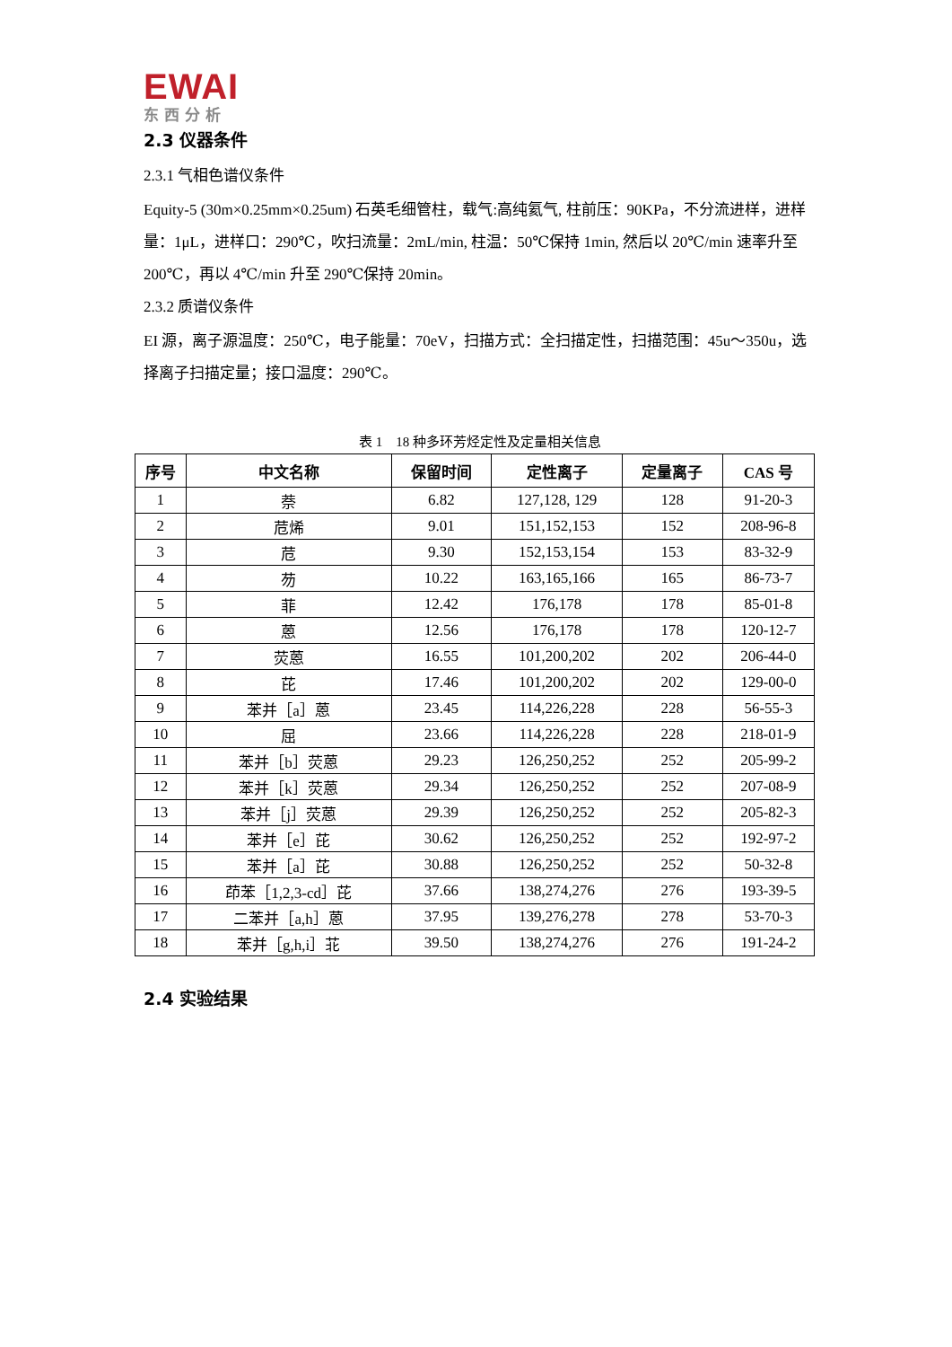EWAI
东西分析
2.3 仪器条件
2.3.1 气相色谱仪条件
Equity-5 (30m×0.25mm×0.25um) 石英毛细管柱，载气:高纯氦气, 柱前压：90KPa，不分流进样，进样量：1μL，进样口：290℃，吹扫流量：2mL/min, 柱温：50℃保持 1min, 然后以 20℃/min 速率升至 200℃，再以 4℃/min 升至 290℃保持 20min。
2.3.2 质谱仪条件
EI 源，离子源温度：250℃，电子能量：70eV，扫描方式：全扫描定性，扫描范围：45u～350u，选择离子扫描定量；接口温度：290℃。
表 1　18 种多环芳烃定性及定量相关信息
| 序号 | 中文名称 | 保留时间 | 定性离子 | 定量离子 | CAS 号 |
| --- | --- | --- | --- | --- | --- |
| 1 | 萘 | 6.82 | 127,128, 129 | 128 | 91-20-3 |
| 2 | 苊烯 | 9.01 | 151,152,153 | 152 | 208-96-8 |
| 3 | 苊 | 9.30 | 152,153,154 | 153 | 83-32-9 |
| 4 | 芴 | 10.22 | 163,165,166 | 165 | 86-73-7 |
| 5 | 菲 | 12.42 | 176,178 | 178 | 85-01-8 |
| 6 | 蒽 | 12.56 | 176,178 | 178 | 120-12-7 |
| 7 | 荧蒽 | 16.55 | 101,200,202 | 202 | 206-44-0 |
| 8 | 芘 | 17.46 | 101,200,202 | 202 | 129-00-0 |
| 9 | 苯并［a］蒽 | 23.45 | 114,226,228 | 228 | 56-55-3 |
| 10 | 屈 | 23.66 | 114,226,228 | 228 | 218-01-9 |
| 11 | 苯并［b］荧蒽 | 29.23 | 126,250,252 | 252 | 205-99-2 |
| 12 | 苯并［k］荧蒽 | 29.34 | 126,250,252 | 252 | 207-08-9 |
| 13 | 苯并［j］荧蒽 | 29.39 | 126,250,252 | 252 | 205-82-3 |
| 14 | 苯并［e］芘 | 30.62 | 126,250,252 | 252 | 192-97-2 |
| 15 | 苯并［a］芘 | 30.88 | 126,250,252 | 252 | 50-32-8 |
| 16 | 茚苯［1,2,3-cd］芘 | 37.66 | 138,274,276 | 276 | 193-39-5 |
| 17 | 二苯并［a,h］蒽 | 37.95 | 139,276,278 | 278 | 53-70-3 |
| 18 | 苯并［g,h,i］苝 | 39.50 | 138,274,276 | 276 | 191-24-2 |
2.4 实验结果